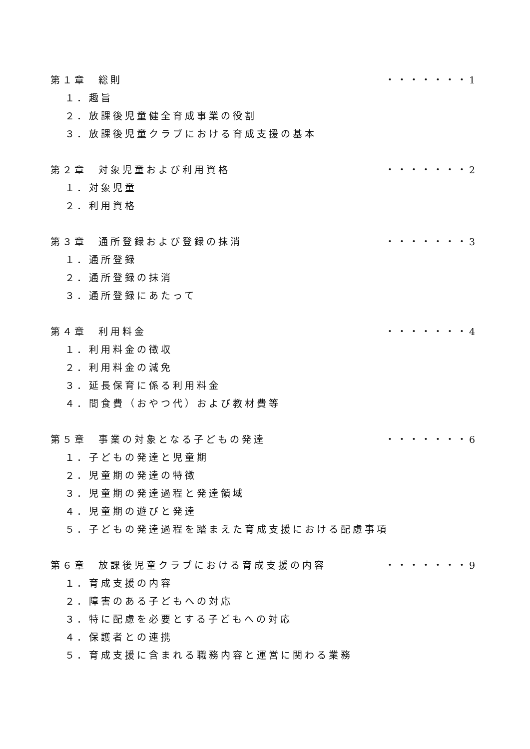第１章　総則 ・・・・・・・1
１．趣旨
２．放課後児童健全育成事業の役割
３．放課後児童クラブにおける育成支援の基本
第２章　対象児童および利用資格 ・・・・・・・2
１．対象児童
２．利用資格
第３章　通所登録および登録の抹消 ・・・・・・・3
１．通所登録
２．通所登録の抹消
３．通所登録にあたって
第４章　利用料金 ・・・・・・・4
１．利用料金の徴収
２．利用料金の減免
３．延長保育に係る利用料金
４．間食費（おやつ代）および教材費等
第５章　事業の対象となる子どもの発達 ・・・・・・・6
１．子どもの発達と児童期
２．児童期の発達の特徴
３．児童期の発達過程と発達領域
４．児童期の遊びと発達
５．子どもの発達過程を踏まえた育成支援における配慮事項
第６章　放課後児童クラブにおける育成支援の内容 ・・・・・・・9
１．育成支援の内容
２．障害のある子どもへの対応
３．特に配慮を必要とする子どもへの対応
４．保護者との連携
５．育成支援に含まれる職務内容と運営に関わる業務